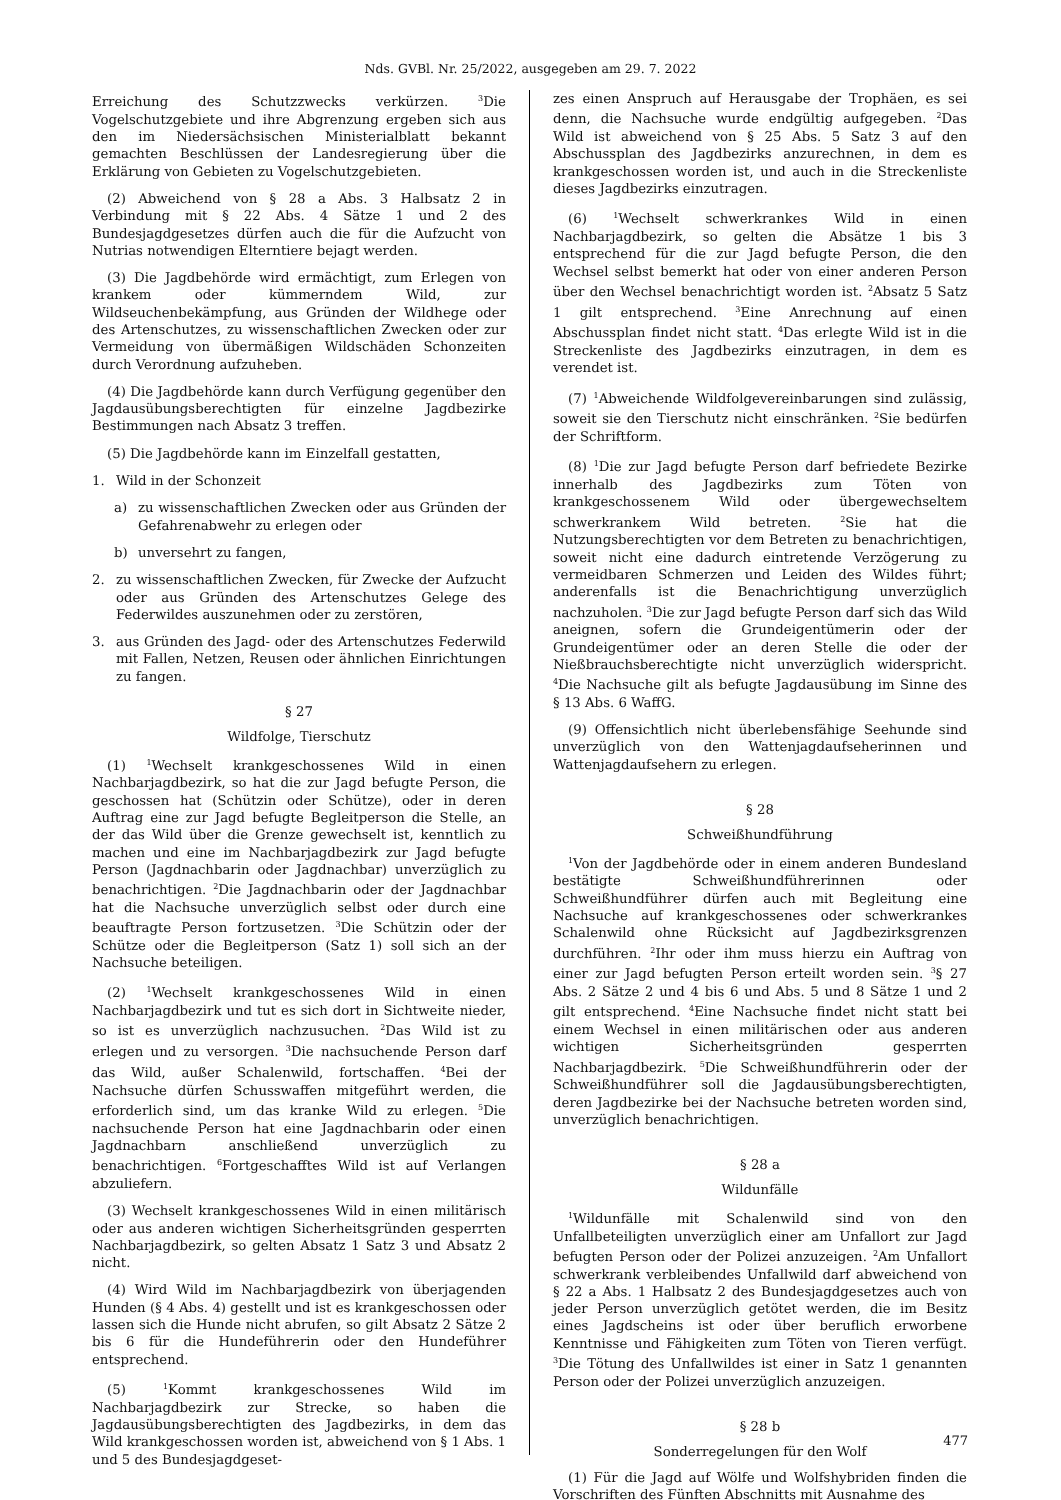Nds. GVBl. Nr. 25/2022, ausgegeben am 29. 7. 2022
Erreichung des Schutzzwecks verkürzen. <sup>3</sup>Die Vogelschutzgebiete und ihre Abgrenzung ergeben sich aus den im Niedersächsischen Ministerialblatt bekannt gemachten Beschlüssen der Landesregierung über die Erklärung von Gebieten zu Vogelschutzgebieten.
(2) Abweichend von § 28 a Abs. 3 Halbsatz 2 in Verbindung mit § 22 Abs. 4 Sätze 1 und 2 des Bundesjagdgesetzes dürfen auch die für die Aufzucht von Nutrias notwendigen Elterntiere bejagt werden.
(3) Die Jagdbehörde wird ermächtigt, zum Erlegen von krankem oder kümmerndem Wild, zur Wildseuchenbekämpfung, aus Gründen der Wildhege oder des Artenschutzes, zu wissenschaftlichen Zwecken oder zur Vermeidung von übermäßigen Wildschäden Schonzeiten durch Verordnung aufzuheben.
(4) Die Jagdbehörde kann durch Verfügung gegenüber den Jagdausübungsberechtigten für einzelne Jagdbezirke Bestimmungen nach Absatz 3 treffen.
(5) Die Jagdbehörde kann im Einzelfall gestatten,
1. Wild in der Schonzeit
a) zu wissenschaftlichen Zwecken oder aus Gründen der Gefahrenabwehr zu erlegen oder
b) unversehrt zu fangen,
2. zu wissenschaftlichen Zwecken, für Zwecke der Aufzucht oder aus Gründen des Artenschutzes Gelege des Federwildes auszunehmen oder zu zerstören,
3. aus Gründen des Jagd- oder des Artenschutzes Federwild mit Fallen, Netzen, Reusen oder ähnlichen Einrichtungen zu fangen.
§ 27
Wildfolge, Tierschutz
(1) <sup>1</sup>Wechselt krankgeschossenes Wild in einen Nachbarjagdbezirk, so hat die zur Jagd befugte Person, die geschossen hat (Schützin oder Schütze), oder in deren Auftrag eine zur Jagd befugte Begleitperson die Stelle, an der das Wild über die Grenze gewechselt ist, kenntlich zu machen und eine im Nachbarjagdbezirk zur Jagd befugte Person (Jagdnachbarin oder Jagdnachbar) unverzüglich zu benachrichtigen. <sup>2</sup>Die Jagdnachbarin oder der Jagdnachbar hat die Nachsuche unverzüglich selbst oder durch eine beauftragte Person fortzusetzen. <sup>3</sup>Die Schützin oder der Schütze oder die Begleitperson (Satz 1) soll sich an der Nachsuche beteiligen.
(2) <sup>1</sup>Wechselt krankgeschossenes Wild in einen Nachbarjagdbezirk und tut es sich dort in Sichtweite nieder, so ist es unverzüglich nachzusuchen. <sup>2</sup>Das Wild ist zu erlegen und zu versorgen. <sup>3</sup>Die nachsuchende Person darf das Wild, außer Schalenwild, fortschaffen. <sup>4</sup>Bei der Nachsuche dürfen Schusswaffen mitgeführt werden, die erforderlich sind, um das kranke Wild zu erlegen. <sup>5</sup>Die nachsuchende Person hat eine Jagdnachbarin oder einen Jagdnachbarn anschließend unverzüglich zu benachrichtigen. <sup>6</sup>Fortgeschafftes Wild ist auf Verlangen abzuliefern.
(3) Wechselt krankgeschossenes Wild in einen militärisch oder aus anderen wichtigen Sicherheitsgründen gesperrten Nachbarjagdbezirk, so gelten Absatz 1 Satz 3 und Absatz 2 nicht.
(4) Wird Wild im Nachbarjagdbezirk von überjagenden Hunden (§ 4 Abs. 4) gestellt und ist es krankgeschossen oder lassen sich die Hunde nicht abrufen, so gilt Absatz 2 Sätze 2 bis 6 für die Hundeführerin oder den Hundeführer entsprechend.
(5) <sup>1</sup>Kommt krankgeschossenes Wild im Nachbarjagdbezirk zur Strecke, so haben die Jagdausübungsberechtigten des Jagdbezirks, in dem das Wild krankgeschossen worden ist, abweichend von § 1 Abs. 1 und 5 des Bundesjagdgeset-
zes einen Anspruch auf Herausgabe der Trophäen, es sei denn, die Nachsuche wurde endgültig aufgegeben. <sup>2</sup>Das Wild ist abweichend von § 25 Abs. 5 Satz 3 auf den Abschussplan des Jagdbezirks anzurechnen, in dem es krankgeschossen worden ist, und auch in die Streckenliste dieses Jagdbezirks einzutragen.
(6) <sup>1</sup>Wechselt schwerkrankes Wild in einen Nachbarjagdbezirk, so gelten die Absätze 1 bis 3 entsprechend für die zur Jagd befugte Person, die den Wechsel selbst bemerkt hat oder von einer anderen Person über den Wechsel benachrichtigt worden ist. <sup>2</sup>Absatz 5 Satz 1 gilt entsprechend. <sup>3</sup>Eine Anrechnung auf einen Abschussplan findet nicht statt. <sup>4</sup>Das erlegte Wild ist in die Streckenliste des Jagdbezirks einzutragen, in dem es verendet ist.
(7) <sup>1</sup>Abweichende Wildfolgevereinbarungen sind zulässig, soweit sie den Tierschutz nicht einschränken. <sup>2</sup>Sie bedürfen der Schriftform.
(8) <sup>1</sup>Die zur Jagd befugte Person darf befriedete Bezirke innerhalb des Jagdbezirks zum Töten von krankgeschossenem Wild oder übergewechseltem schwerkrankem Wild betreten. <sup>2</sup>Sie hat die Nutzungsberechtigten vor dem Betreten zu benachrichtigen, soweit nicht eine dadurch eintretende Verzögerung zu vermeidbaren Schmerzen und Leiden des Wildes führt; anderenfalls ist die Benachrichtigung unverzüglich nachzuholen. <sup>3</sup>Die zur Jagd befugte Person darf sich das Wild aneignen, sofern die Grundeigentümerin oder der Grundeigentümer oder an deren Stelle die oder der Nießbrauchsberechtigte nicht unverzüglich widerspricht. <sup>4</sup>Die Nachsuche gilt als befugte Jagdausübung im Sinne des § 13 Abs. 6 WaffG.
(9) Offensichtlich nicht überlebensfähige Seehunde sind unverzüglich von den Wattenjagdaufseherinnen und Wattenjagdaufsehern zu erlegen.
§ 28
Schweißhundführung
<sup>1</sup> Von der Jagdbehörde oder in einem anderen Bundesland bestätigte Schweißhundführerinnen oder Schweißhundführer dürfen auch mit Begleitung eine Nachsuche auf krankgeschossenes oder schwerkrankes Schalenwild ohne Rücksicht auf Jagdbezirksgrenzen durchführen. <sup>2</sup>Ihr oder ihm muss hierzu ein Auftrag von einer zur Jagd befugten Person erteilt worden sein. <sup>3</sup>§ 27 Abs. 2 Sätze 2 und 4 bis 6 und Abs. 5 und 8 Sätze 1 und 2 gilt entsprechend. <sup>4</sup>Eine Nachsuche findet nicht statt bei einem Wechsel in einen militärischen oder aus anderen wichtigen Sicherheitsgründen gesperrten Nachbarjagdbezirk. <sup>5</sup>Die Schweißhundführerin oder der Schweißhundführer soll die Jagdausübungsberechtigten, deren Jagdbezirke bei der Nachsuche betreten worden sind, unverzüglich benachrichtigen.
§ 28 a
Wildunfälle
<sup>1</sup> Wildunfälle mit Schalenwild sind von den Unfallbeteiligten unverzüglich einer am Unfallort zur Jagd befugten Person oder der Polizei anzuzeigen. <sup>2</sup>Am Unfallort schwerkrank verbleibendes Unfallwild darf abweichend von § 22 a Abs. 1 Halbsatz 2 des Bundesjagdgesetzes auch von jeder Person unverzüglich getötet werden, die im Besitz eines Jagdscheins ist oder über beruflich erworbene Kenntnisse und Fähigkeiten zum Töten von Tieren verfügt. <sup>3</sup>Die Tötung des Unfallwildes ist einer in Satz 1 genannten Person oder der Polizei unverzüglich anzuzeigen.
§ 28 b
Sonderregelungen für den Wolf
(1) Für die Jagd auf Wölfe und Wolfshybriden finden die Vorschriften des Fünften Abschnitts mit Ausnahme des
477